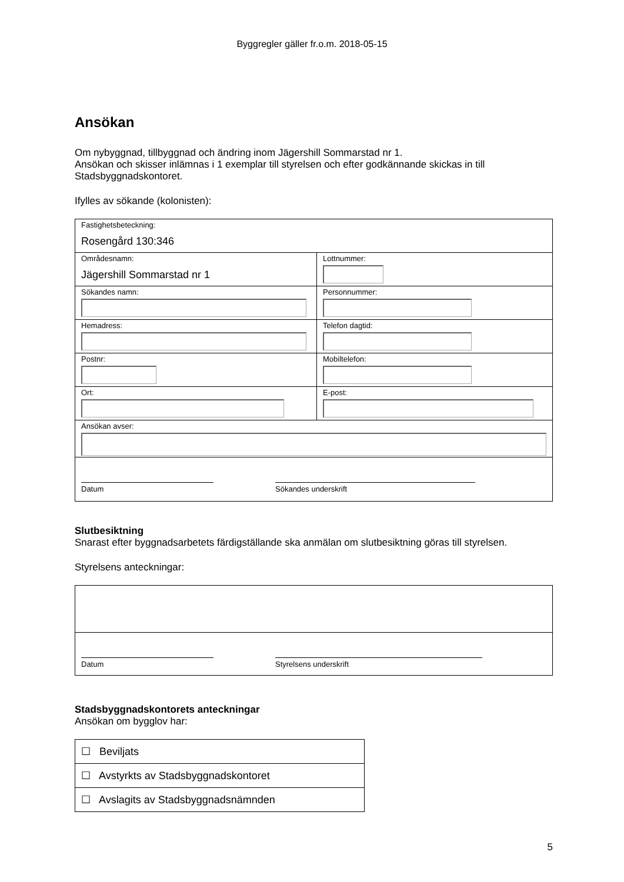Byggregler gäller fr.o.m. 2018-05-15
Ansökan
Om nybyggnad, tillbyggnad och ändring inom Jägershill Sommarstad nr 1.
Ansökan och skisser inlämnas i 1 exemplar till styrelsen och efter godkännande skickas in till Stadsbyggnadskontoret.
Ifylles av sökande (kolonisten):
| Fastighetsbeteckning: Rosengård 130:346 | |
| Områdesnamn: Jägershill Sommarstad nr 1 | Lottnummer: |
| Sökandes namn: | Personnummer: |
| Hemadress: | Telefon dagtid: |
| Postnr: | Mobiltelefon: |
| Ort: | E-post: |
| Ansökan avser: | |
| Datum Sökandes underskrift | |
Slutbesiktning
Snarast efter byggnadsarbetets färdigställande ska anmälan om slutbesiktning göras till styrelsen.
Styrelsens anteckningar:
| Datum Styrelsens underskrift |
Stadsbyggnadskontorets anteckningar
Ansökan om bygglov har:
| ☐ Beviljats |
| ☐ Avstyrkts av Stadsbyggnadskontoret |
| ☐ Avslagits av Stadsbyggnadsnämnden |
5